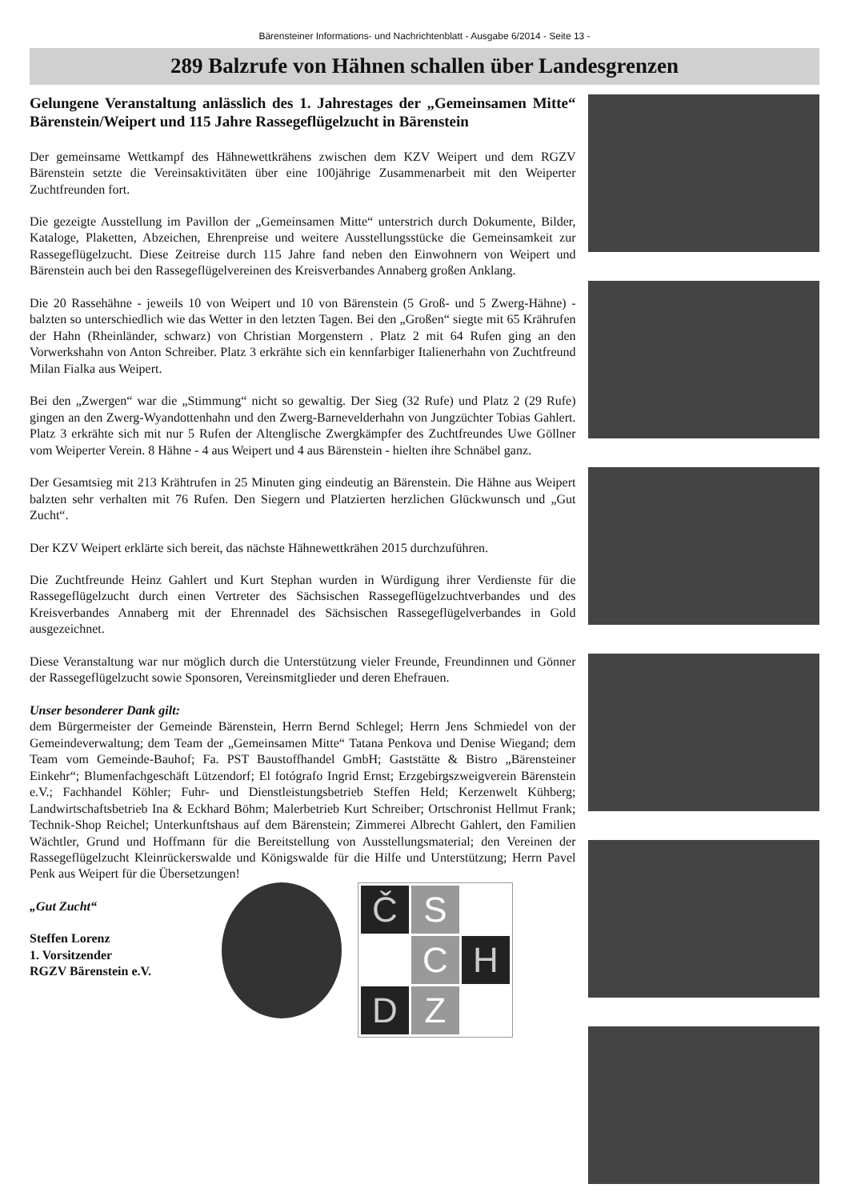Bärensteiner Informations- und Nachrichtenblatt - Ausgabe 6/2014 - Seite 13 -
289 Balzrufe von Hähnen schallen über Landesgrenzen
Gelungene Veranstaltung anlässlich des 1. Jahrestages der „Gemeinsamen Mitte“ Bärenstein/Weipert und 115 Jahre Rassegeflügelzucht in Bärenstein
Der gemeinsame Wettkampf des Hähnewettkrähens zwischen dem KZV Weipert und dem RGZV Bärenstein setzte die Vereinsaktivitäten über eine 100jährige Zusammenarbeit mit den Weiperter Zuchtfreunden fort.
Die gezeigte Ausstellung im Pavillon der „Gemeinsamen Mitte“ unterstrich durch Dokumente, Bilder, Kataloge, Plaketten, Abzeichen, Ehrenpreise und weitere Ausstellungsstücke die Gemeinsamkeit zur Rassegeflügelzucht. Diese Zeitreise durch 115 Jahre fand neben den Einwohnern von Weipert und Bärenstein auch bei den Rassegeflügelvereinen des Kreisverbandes Annaberg großen Anklang.
Die 20 Rassehähne - jeweils 10 von Weipert und 10 von Bärenstein (5 Groß- und 5 Zwerg-Hähne) - balzten so unterschiedlich wie das Wetter in den letzten Tagen. Bei den „Großen“ siegte mit 65 Krährufen der Hahn (Rheinländer, schwarz) von Christian Morgenstern . Platz 2 mit 64 Rufen ging an den Vorwerkshahn von Anton Schreiber. Platz 3 erkrähte sich ein kennfarbiger Italienerhahn von Zuchtfreund Milan Fialka aus Weipert.
Bei den „Zwergen“ war die „Stimmung“ nicht so gewaltig. Der Sieg (32 Rufe) und Platz 2 (29 Rufe) gingen an den Zwerg-Wyandottenhahn und den Zwerg-Barnevelderhahn von Jungzüchter Tobias Gahlert. Platz 3 erkrähte sich mit nur 5 Rufen der Altenglische Zwergkämpfer des Zuchtfreundes Uwe Göllner vom Weiperter Verein. 8 Hähne - 4 aus Weipert und 4 aus Bärenstein - hielten ihre Schnäbel ganz.
Der Gesamtsieg mit 213 Krähtrufen in 25 Minuten ging eindeutig an Bärenstein. Die Hähne aus Weipert balzten sehr verhalten mit 76 Rufen. Den Siegern und Platzierten herzlichen Glückwunsch und „Gut Zucht“.
Der KZV Weipert erklärte sich bereit, das nächste Hähnewettkrähen 2015 durchzuführen.
Die Zuchtfreunde Heinz Gahlert und Kurt Stephan wurden in Würdigung ihrer Verdienste für die Rassegeflügelzucht durch einen Vertreter des Sächsischen Rassegeflügelzuchtverbandes und des Kreisverbandes Annaberg mit der Ehrennadel des Sächsischen Rassegeflügelverbandes in Gold ausgezeichnet.
Diese Veranstaltung war nur möglich durch die Unterstützung vieler Freunde, Freundinnen und Gönner der Rassegeflügelzucht sowie Sponsoren, Vereinsmitglieder und deren Ehefrauen.
Unser besonderer Dank gilt:
dem Bürgermeister der Gemeinde Bärenstein, Herrn Bernd Schlegel; Herrn Jens Schmiedel von der Gemeindeverwaltung; dem Team der „Gemeinsamen Mitte“ Tatana Penkova und Denise Wiegand; dem Team vom Gemeinde-Bauhof; Fa. PST Baustoffhandel GmbH; Gaststätte & Bistro „Bärensteiner Einkehr“; Blumenfachgeschäft Lützendorf; El fotógrafo Ingrid Ernst; Erzgebirgszweigverein Bärenstein e.V.; Fachhandel Köhler; Fuhr- und Dienstleistungsbetrieb Steffen Held; Kerzenwelt Kühberg; Landwirtschaftsbetrieb Ina & Eckhard Böhm; Malerbetrieb Kurt Schreiber; Ortschronist Hellmut Frank; Technik-Shop Reichel; Unterkunftshaus auf dem Bärenstein; Zimmerei Albrecht Gahlert, den Familien Wächtler, Grund und Hoffmann für die Bereitstellung von Ausstellungsmaterial; den Vereinen der Rassegeflügelzucht Kleinrückerswalde und Königswalde für die Hilfe und Unterstützung; Herrn Pavel Penk aus Weipert für die Übersetzungen!
„Gut Zucht“
Steffen Lorenz
1. Vorsitzender
RGZV Bärenstein e.V.
Č
S
C
H
D
Z